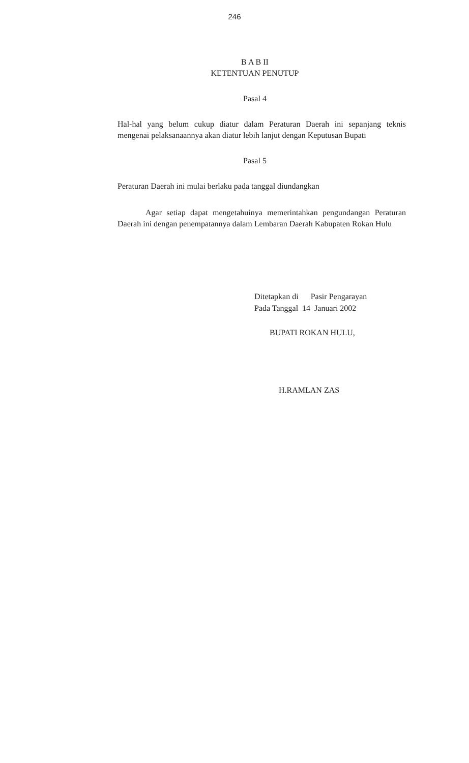246
B A B II
KETENTUAN PENUTUP
Pasal 4
Hal-hal yang belum cukup diatur dalam Peraturan Daerah ini sepanjang teknis mengenai pelaksanaannya akan diatur lebih lanjut dengan Keputusan Bupati
Pasal 5
Peraturan Daerah ini mulai berlaku pada tanggal diundangkan
Agar setiap dapat mengetahuinya memerintahkan pengundangan Peraturan Daerah ini dengan penempatannya dalam Lembaran Daerah Kabupaten Rokan Hulu
Ditetapkan di Pasir Pengarayan
Pada Tanggal 14 Januari 2002
BUPATI ROKAN HULU,
H.RAMLAN ZAS